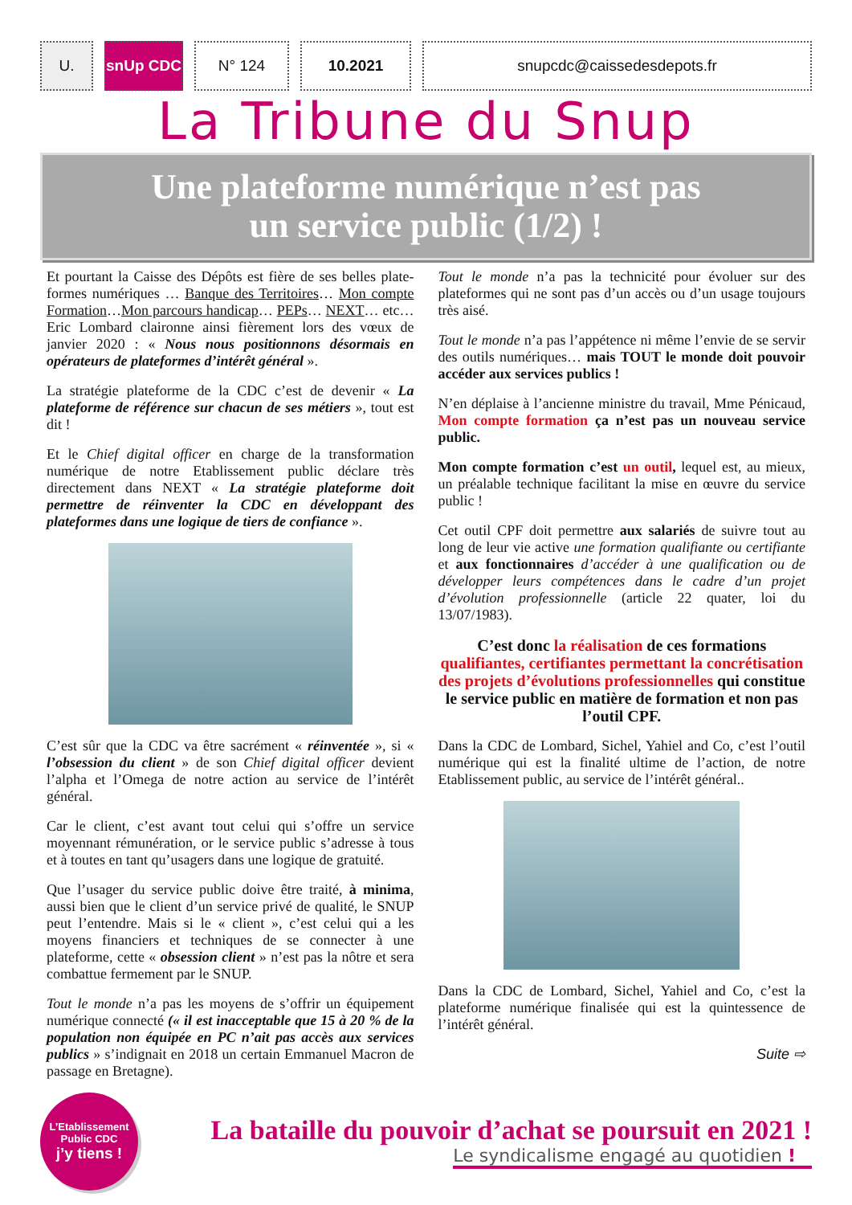U. snUp CDC N° 124 10.2021 snupcdc@caissedesdepots.fr
La Tribune du Snup
Une plateforme numérique n’est pas
un service public (1/2) !
Et pourtant la Caisse des Dépôts est fière de ses belles plate-formes numériques … Banque des Territoires… Mon compte Formation…Mon parcours handicap… PEPs… NEXT… etc… Eric Lombard claironne ainsi fièrement lors des vœux de janvier 2020 : « Nous nous positionnons désormais en opérateurs de plateformes d’intérêt général ».
La stratégie plateforme de la CDC c’est de devenir « La plateforme de référence sur chacun de ses métiers », tout est dit !
Et le Chief digital officer en charge de la transformation numérique de notre Etablissement public déclare très directement dans NEXT « La stratégie plateforme doit permettre de réinventer la CDC en développant des plateformes dans une logique de tiers de confiance ».
C’est sûr que la CDC va être sacrément « réinventée », si « l’obsession du client » de son Chief digital officer devient l’alpha et l’Omega de notre action au service de l’intérêt général.
Car le client, c’est avant tout celui qui s’offre un service moyennant rémunération, or le service public s’adresse à tous et à toutes en tant qu’usagers dans une logique de gratuité.
Que l’usager du service public doive être traité, à minima, aussi bien que le client d’un service privé de qualité, le SNUP peut l’entendre. Mais si le « client », c’est celui qui a les moyens financiers et techniques de se connecter à une plateforme, cette « obsession client » n’est pas la nôtre et sera combattue fermement par le SNUP.
Tout le monde n’a pas les moyens de s’offrir un équipement numérique connecté (« il est inacceptable que 15 à 20 % de la population non équipée en PC n’ait pas accès aux services publics » s’indignait en 2018 un certain Emmanuel Macron de passage en Bretagne).
Tout le monde n’a pas la technicité pour évoluer sur des plateformes qui ne sont pas d’un accès ou d’un usage toujours très aisé.
Tout le monde n’a pas l’appétence ni même l’envie de se servir des outils numériques… mais TOUT le monde doit pouvoir accéder aux services publics !
N’en déplaise à l’ancienne ministre du travail, Mme Pénicaud, Mon compte formation ça n’est pas un nouveau service public.
Mon compte formation c’est un outil, lequel est, au mieux, un préalable technique facilitant la mise en œuvre du service public !
Cet outil CPF doit permettre aux salariés de suivre tout au long de leur vie active une formation qualifiante ou certifiante et aux fonctionnaires d’accéder à une qualification ou de développer leurs compétences dans le cadre d’un projet d’évolution professionnelle (article 22 quater, loi du 13/07/1983).
C’est donc la réalisation de ces formations qualifiantes, certifiantes permettant la concrétisation des projets d’évolutions professionnelles qui constitue le service public en matière de formation et non pas l’outil CPF.
Dans la CDC de Lombard, Sichel, Yahiel and Co, c’est l’outil numérique qui est la finalité ultime de l’action, de notre Etablissement public, au service de l’intérêt général..
Dans la CDC de Lombard, Sichel, Yahiel and Co, c’est la plateforme numérique finalisée qui est la quintessence de l’intérêt général.
Suite ⇨
L’Etablissement
Public CDC
j’y tiens !
La bataille du pouvoir d’achat se poursuit en 2021 !
Le syndicalisme engagé au quotidien !